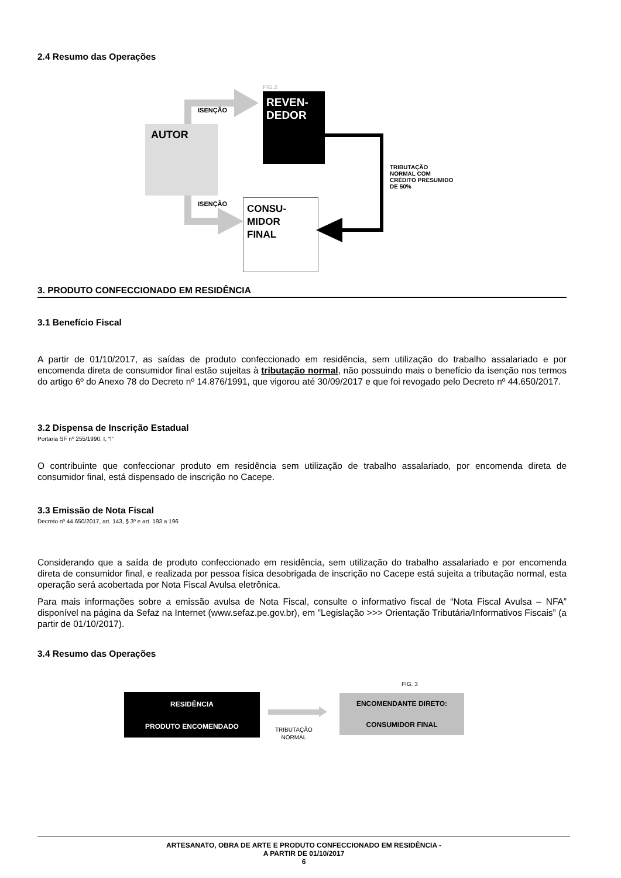2.4 Resumo das Operações
FIG.2
ISENÇÃO
REVEN-
DEDOR
AUTOR
TRIBUTAÇÃO
NORMAL COM
CRÉDITO PRESUMIDO
DE 50%
ISENÇÃO
CONSU-
MIDOR
FINAL
3. PRODUTO CONFECCIONADO EM RESIDÊNCIA
3.1 Benefício Fiscal
A partir de 01/10/2017, as saídas de produto confeccionado em residência, sem utilização do trabalho assalariado e por encomenda direta de consumidor final estão sujeitas à tributação normal, não possuindo mais o benefício da isenção nos termos do artigo 6º do Anexo 78 do Decreto nº 14.876/1991, que vigorou até 30/09/2017 e que foi revogado pelo Decreto nº 44.650/2017.
3.2 Dispensa de Inscrição Estadual
Portaria SF nº 255/1990, I, “l”
O contribuinte que confeccionar produto em residência sem utilização de trabalho assalariado, por encomenda direta de consumidor final, está dispensado de inscrição no Cacepe.
3.3 Emissão de Nota Fiscal
Decreto nº 44.650/2017, art. 143, § 3º e art. 193 a 196
Considerando que a saída de produto confeccionado em residência, sem utilização do trabalho assalariado e por encomenda direta de consumidor final, e realizada por pessoa física desobrigada de inscrição no Cacepe está sujeita a tributação normal, esta operação será acobertada por Nota Fiscal Avulsa eletrônica.
Para mais informações sobre a emissão avulsa de Nota Fiscal, consulte o informativo fiscal de “Nota Fiscal Avulsa – NFA” disponível na página da Sefaz na Internet (www.sefaz.pe.gov.br), em "Legislação >>> Orientação Tributária/Informativos Fiscais” (a partir de 01/10/2017).
3.4 Resumo das Operações
FIG. 3
RESIDÊNCIA
PRODUTO ENCOMENDADO
TRIBUTAÇÃO
NORMAL
ENCOMENDANTE DIRETO:
CONSUMIDOR FINAL
ARTESANATO, OBRA DE ARTE E PRODUTO CONFECCIONADO EM RESIDÊNCIA -
A PARTIR DE 01/10/2017
6